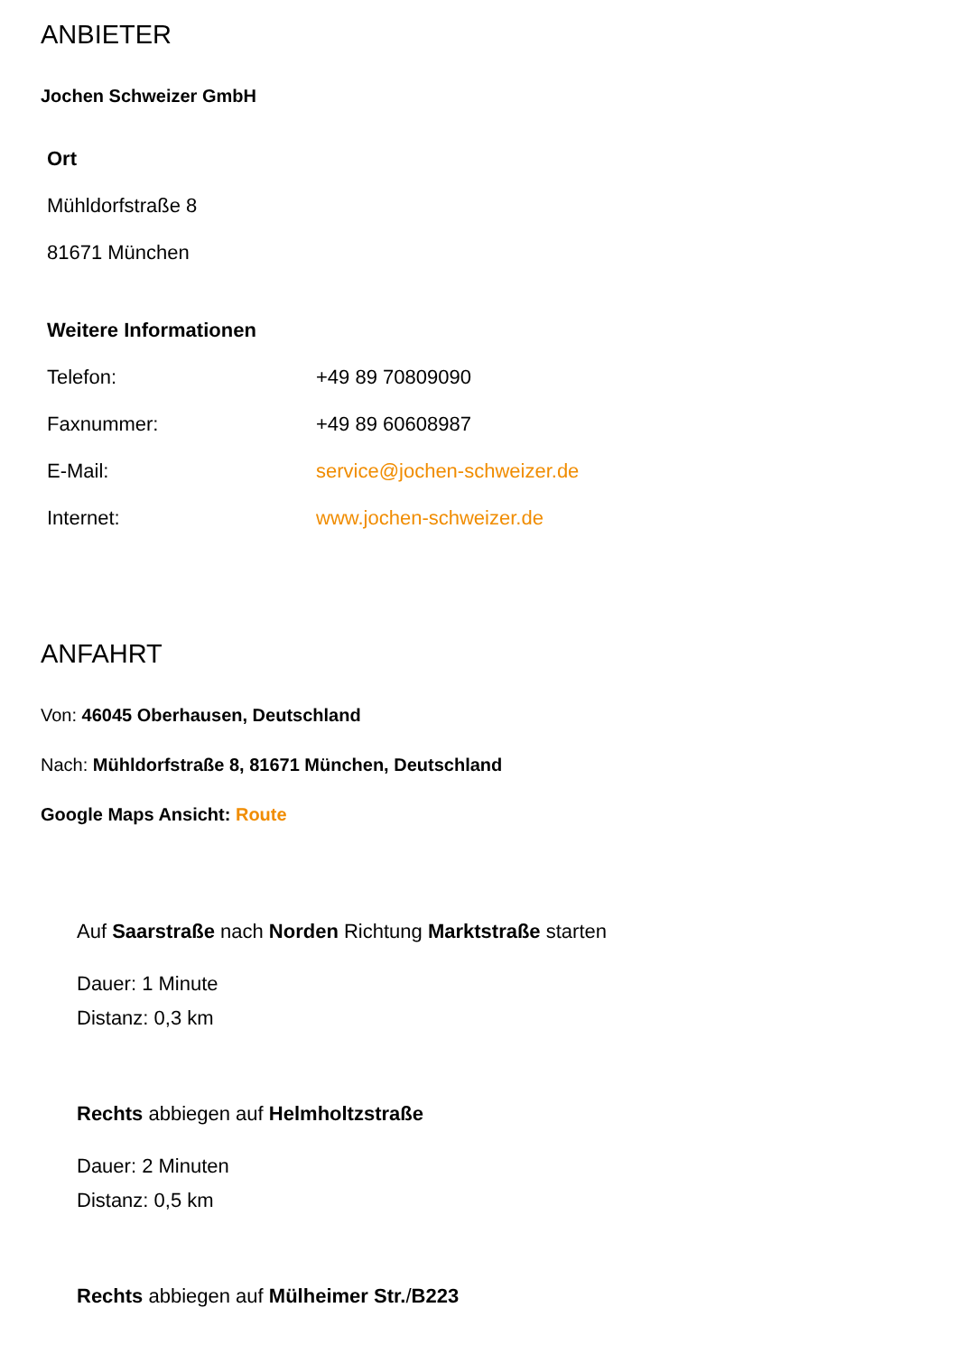ANBIETER
Jochen Schweizer GmbH
Ort
Mühldorfstraße 8
81671 München
Weitere Informationen
| Telefon: | +49 89 70809090 |
| Faxnummer: | +49 89 60608987 |
| E-Mail: | service@jochen-schweizer.de |
| Internet: | www.jochen-schweizer.de |
ANFAHRT
Von: 46045 Oberhausen, Deutschland
Nach: Mühldorfstraße 8, 81671 München, Deutschland
Google Maps Ansicht: Route
Auf Saarstraße nach Norden Richtung Marktstraße starten
Dauer: 1 Minute
Distanz: 0,3 km
Rechts abbiegen auf Helmholtzstraße
Dauer: 2 Minuten
Distanz: 0,5 km
Rechts abbiegen auf Mülheimer Str./B223